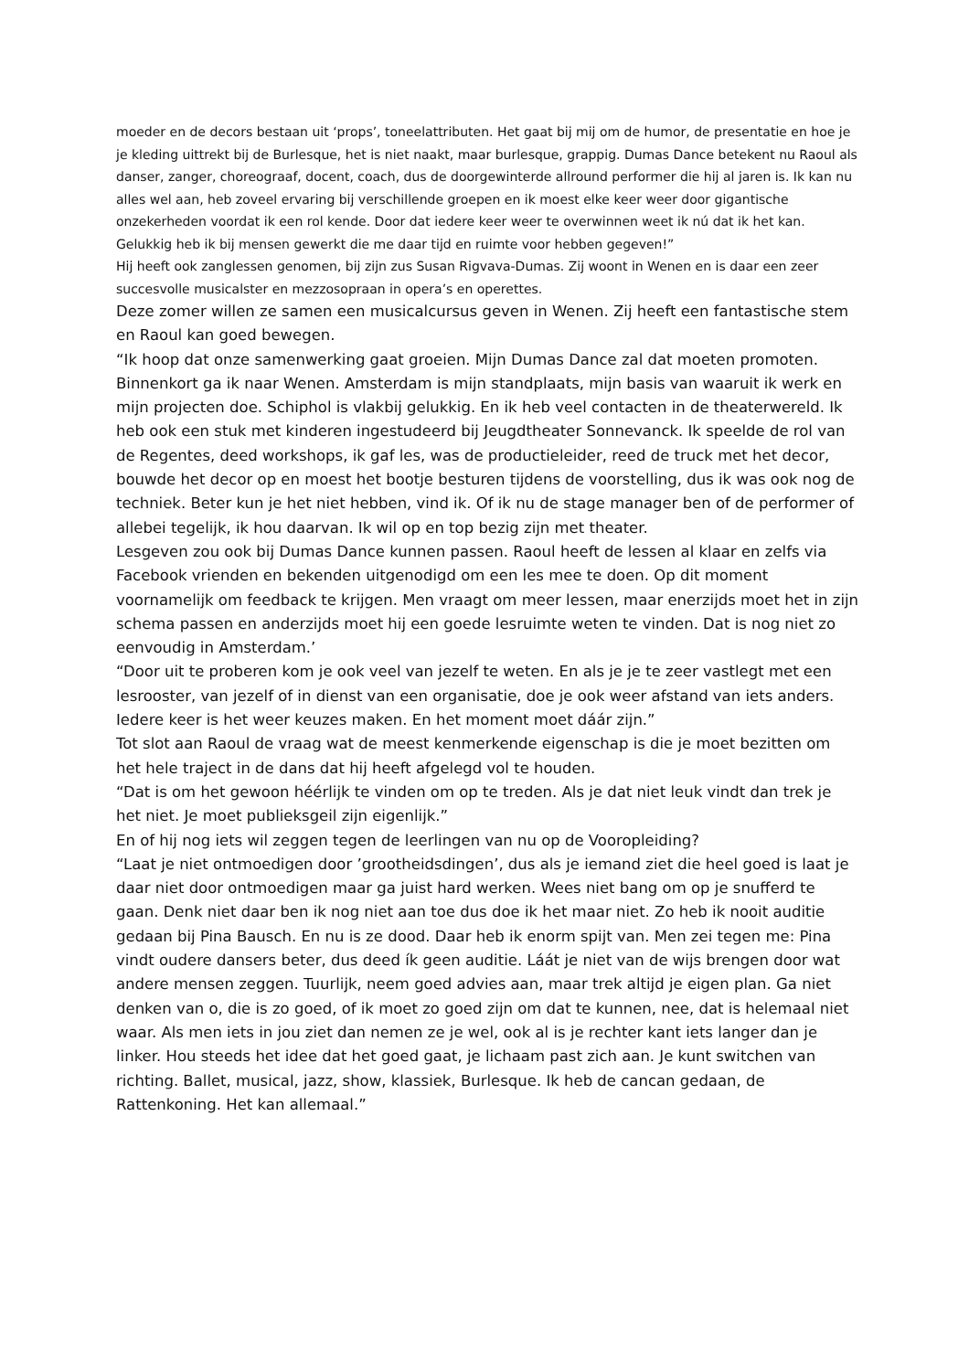moeder en de decors bestaan uit ‘props’, toneelattributen. Het gaat bij mij om de humor, de presentatie en hoe je je kleding uittrekt bij de Burlesque, het is niet naakt, maar burlesque, grappig. Dumas Dance betekent nu Raoul als danser, zanger, choreograaf, docent, coach, dus de doorgewinterde allround performer die hij al jaren is. Ik kan nu alles wel aan, heb zoveel ervaring bij verschillende groepen en ik moest elke keer weer door gigantische onzekerheden voordat ik een rol kende. Door dat iedere keer weer te overwinnen weet ik nú dat ik het kan. Gelukkig heb ik bij mensen gewerkt die me daar tijd en ruimte voor hebben gegeven!”
Hij heeft ook zanglessen genomen, bij zijn zus Susan Rigvava-Dumas. Zij woont in Wenen en is daar een zeer succesvolle musicalster en mezzosopraan in opera’s en operettes.
Deze zomer willen ze samen een musicalcursus geven in Wenen. Zij heeft een fantastische stem en Raoul kan goed bewegen.
“Ik hoop dat onze samenwerking gaat groeien. Mijn Dumas Dance zal dat moeten promoten. Binnenkort ga ik naar Wenen. Amsterdam is mijn standplaats, mijn basis van waaruit ik werk en mijn projecten doe. Schiphol is vlakbij gelukkig. En ik heb veel contacten in de theaterwereld. Ik heb ook een stuk met kinderen ingestudeerd bij Jeugdtheater Sonnevanck. Ik speelde de rol van de Regentes, deed workshops, ik gaf les, was de productieleider, reed de truck met het decor, bouwde het decor op en moest het bootje besturen tijdens de voorstelling, dus ik was ook nog de techniek. Beter kun je het niet hebben, vind ik. Of ik nu de stage manager ben of de performer of allebei tegelijk, ik hou daarvan. Ik wil op en top bezig zijn met theater.
Lesgeven zou ook bij Dumas Dance kunnen passen. Raoul heeft de lessen al klaar en zelfs via Facebook vrienden en bekenden uitgenodigd om een les mee te doen. Op dit moment voornamelijk om feedback te krijgen. Men vraagt om meer lessen, maar enerzijds moet het in zijn schema passen en anderzijds moet hij een goede lesruimte weten te vinden. Dat is nog niet zo eenvoudig in Amsterdam.’
“Door uit te proberen kom je ook veel van jezelf te weten. En als je je te zeer vastlegt met een lesrooster, van jezelf of in dienst van een organisatie, doe je ook weer afstand van iets anders. Iedere keer is het weer keuzes maken. En het moment moet dáár zijn.”
Tot slot aan Raoul de vraag wat de meest kenmerkende eigenschap is die je moet bezitten om het hele traject in de dans dat hij heeft afgelegd vol te houden.
“Dat is om het gewoon héérlijk te vinden om op te treden. Als je dat niet leuk vindt dan trek je het niet. Je moet publieksgeil zijn eigenlijk.”
En of hij nog iets wil zeggen tegen de leerlingen van nu op de Vooropleiding?
“Laat je niet ontmoedigen door ’grootheidsdingen’, dus als je iemand ziet die heel goed is laat je daar niet door ontmoedigen maar ga juist hard werken. Wees niet bang om op je snufferd te gaan. Denk niet daar ben ik nog niet aan toe dus doe ik het maar niet. Zo heb ik nooit auditie gedaan bij Pina Bausch. En nu is ze dood. Daar heb ik enorm spijt van. Men zei tegen me: Pina vindt oudere dansers beter, dus deed ík geen auditie. Láát je niet van de wijs brengen door wat andere mensen zeggen. Tuurlijk, neem goed advies aan, maar trek altijd je eigen plan. Ga niet denken van o, die is zo goed, of ik moet zo goed zijn om dat te kunnen, nee, dat is helemaal niet waar. Als men iets in jou ziet dan nemen ze je wel, ook al is je rechter kant iets langer dan je linker. Hou steeds het idee dat het goed gaat, je lichaam past zich aan. Je kunt switchen van richting. Ballet, musical, jazz, show, klassiek, Burlesque. Ik heb de cancan gedaan, de Rattenkoning. Het kan allemaal.”